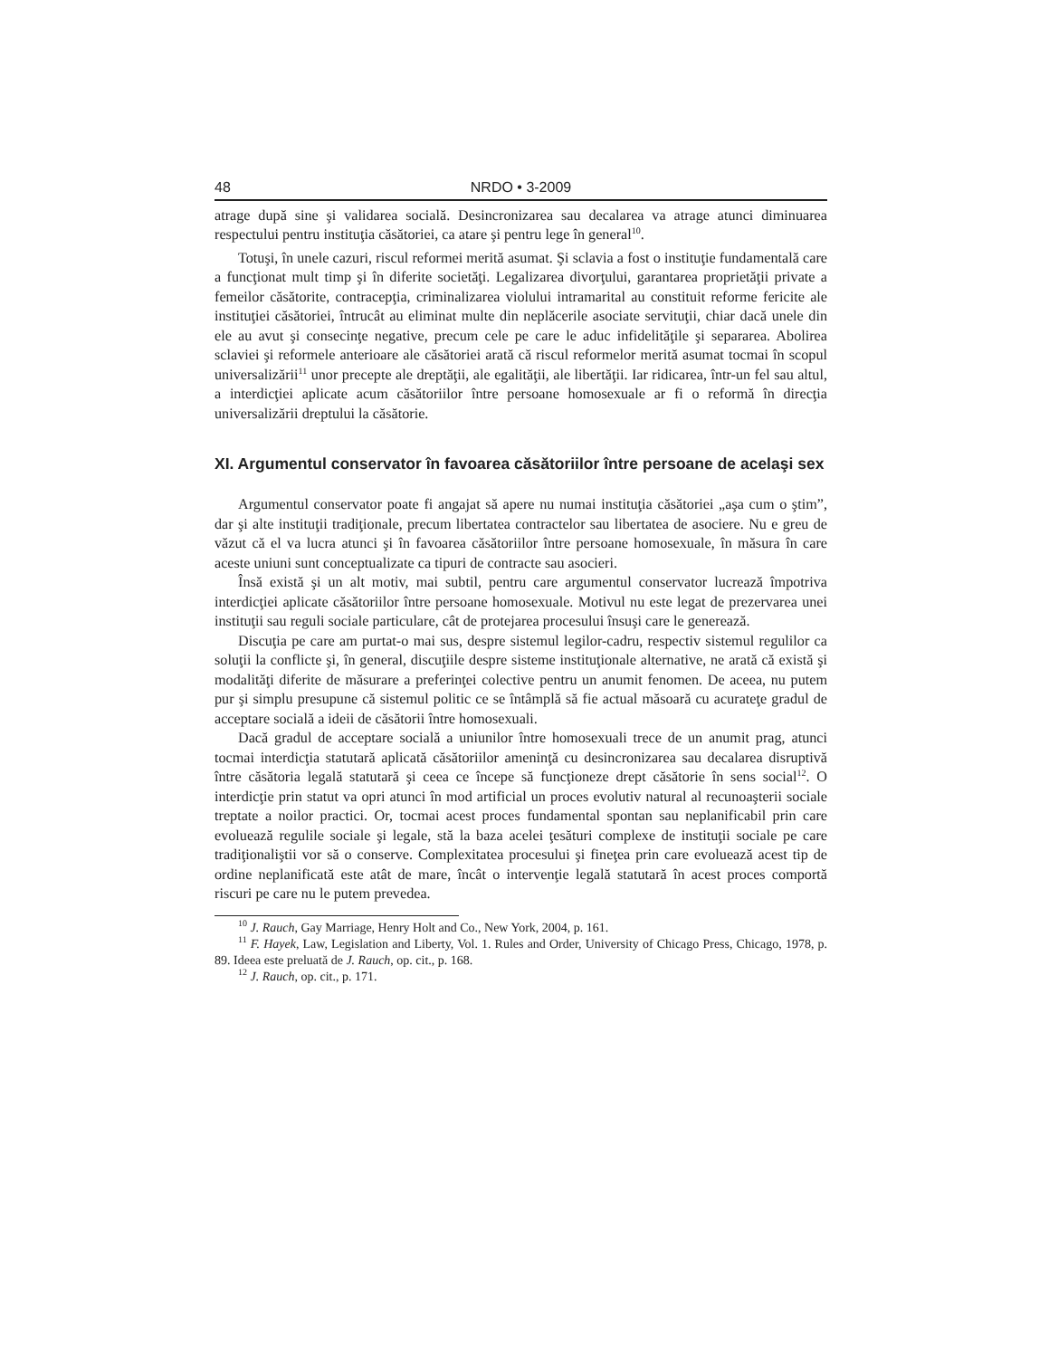48 NRDO • 3-2009
atrage după sine şi validarea socială. Desincronizarea sau decalarea va atrage atunci diminuarea respectului pentru instituţia căsătoriei, ca atare şi pentru lege în general<sup>10</sup>.
Totuşi, în unele cazuri, riscul reformei merită asumat. Şi sclavia a fost o instituţie fundamentală care a funcţionat mult timp şi în diferite societăţi. Legalizarea divorţului, garantarea proprietăţii private a femeilor căsătorite, contracepţia, criminalizarea violului intramarital au constituit reforme fericite ale instituţiei căsătoriei, întrucât au eliminat multe din neplăcerile asociate servituţii, chiar dacă unele din ele au avut şi consecinţe negative, precum cele pe care le aduc infidelităţile şi separarea. Abolirea sclaviei şi reformele anterioare ale căsătoriei arată că riscul reformelor merită asumat tocmai în scopul universalizării<sup>11</sup> unor precepte ale dreptăţii, ale egalităţii, ale libertăţii. Iar ridicarea, într-un fel sau altul, a interdicţiei aplicate acum căsătoriilor între persoane homosexuale ar fi o reformă în direcţia universalizării dreptului la căsătorie.
XI. Argumentul conservator în favoarea căsătoriilor între persoane de acelaşi sex
Argumentul conservator poate fi angajat să apere nu numai instituţia căsătoriei „aşa cum o ştim”, dar şi alte instituţii tradiţionale, precum libertatea contractelor sau libertatea de asociere. Nu e greu de văzut că el va lucra atunci şi în favoarea căsătoriilor între persoane homosexuale, în măsura în care aceste uniuni sunt conceptualizate ca tipuri de contracte sau asocieri.
Însă există şi un alt motiv, mai subtil, pentru care argumentul conservator lucrează împotriva interdicţiei aplicate căsătoriilor între persoane homosexuale. Motivul nu este legat de prezervarea unei instituţii sau reguli sociale particulare, cât de protejarea procesului însuşi care le generează.
Discuţia pe care am purtat-o mai sus, despre sistemul legilor-cadru, respectiv sistemul regulilor ca soluţii la conflicte şi, în general, discuţiile despre sisteme instituţionale alternative, ne arată că există şi modalităţi diferite de măsurare a preferinţei colective pentru un anumit fenomen. De aceea, nu putem pur şi simplu presupune că sistemul politic ce se întâmplă să fie actual măsoară cu acurateţe gradul de acceptare socială a ideii de căsătorii între homosexuali.
Dacă gradul de acceptare socială a uniunilor între homosexuali trece de un anumit prag, atunci tocmai interdicţia statutară aplicată căsătoriilor ameninţă cu desincronizarea sau decalarea disruptivă între căsătoria legală statutară şi ceea ce începe să funcţioneze drept căsătorie în sens social<sup>12</sup>. O interdicţie prin statut va opri atunci în mod artificial un proces evolutiv natural al recunoaşterii sociale treptate a noilor practici. Or, tocmai acest proces fundamental spontan sau neplanificabil prin care evoluează regulile sociale şi legale, stă la baza acelei ţesături complexe de instituţii sociale pe care tradiţionaliştii vor să o conserve. Complexitatea procesului şi fineţea prin care evoluează acest tip de ordine neplanificată este atât de mare, încât o intervenţie legală statutară în acest proces comportă riscuri pe care nu le putem prevedea.
<sup>10</sup> J. Rauch, Gay Marriage, Henry Holt and Co., New York, 2004, p. 161.
<sup>11</sup> F. Hayek, Law, Legislation and Liberty, Vol. 1. Rules and Order, University of Chicago Press, Chicago, 1978, p. 89. Ideea este preluată de J. Rauch, op. cit., p. 168.
<sup>12</sup> J. Rauch, op. cit., p. 171.